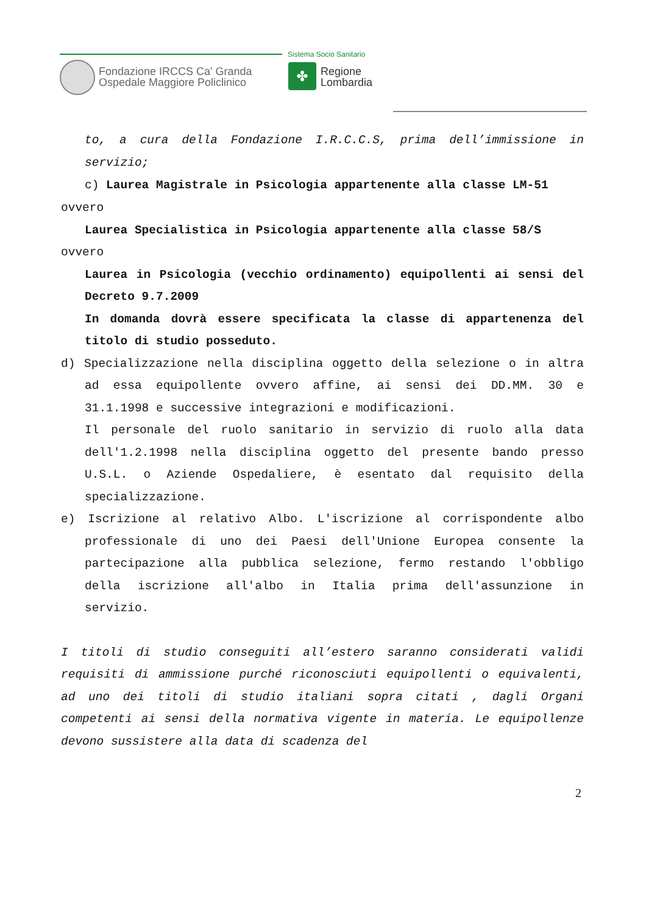Fondazione IRCCS Ca' Granda
Ospedale Maggiore Policlinico
Sistema Socio Sanitario
✤
Regione
Lombardia
to, a cura della Fondazione I.R.C.C.S, prima dell’immissione in servizio;
c) Laurea Magistrale in Psicologia appartenente alla classe LM-51
ovvero
Laurea Specialistica in Psicologia appartenente alla classe 58/S
ovvero
Laurea in Psicologia (vecchio ordinamento) equipollenti ai sensi del Decreto 9.7.2009
In domanda dovrà essere specificata la classe di appartenenza del titolo di studio posseduto.
d) Specializzazione nella disciplina oggetto della selezione o in altra ad essa equipollente ovvero affine, ai sensi dei DD.MM. 30 e 31.1.1998 e successive integrazioni e modificazioni.
Il personale del ruolo sanitario in servizio di ruolo alla data dell'1.2.1998 nella disciplina oggetto del presente bando presso U.S.L. o Aziende Ospedaliere, è esentato dal requisito della specializzazione.
e) Iscrizione al relativo Albo. L'iscrizione al corrispondente albo professionale di uno dei Paesi dell'Unione Europea consente la partecipazione alla pubblica selezione, fermo restando l'obbligo della iscrizione all'albo in Italia prima dell'assunzione in servizio.
I titoli di studio conseguiti all’estero saranno considerati validi requisiti di ammissione purché riconosciuti equipollenti o equivalenti, ad uno dei titoli di studio italiani sopra citati , dagli Organi competenti ai sensi della normativa vigente in materia. Le equipollenze devono sussistere alla data di scadenza del
2